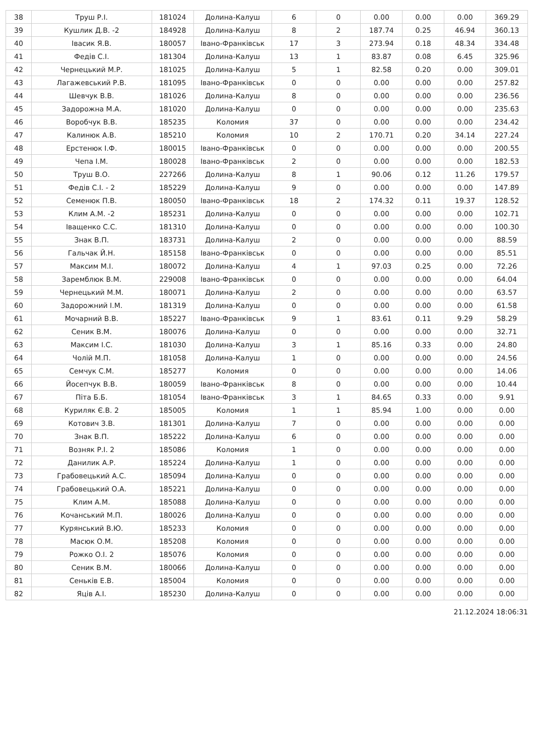| 38 | Труш Р.І. | 181024 | Долина-Калуш | 6 | 0 | 0.00 | 0.00 | 0.00 | 369.29 |
| 39 | Кушлик Д.В. -2 | 184928 | Долина-Калуш | 8 | 2 | 187.74 | 0.25 | 46.94 | 360.13 |
| 40 | Івасик Я.В. | 180057 | Івано-Франківськ | 17 | 3 | 273.94 | 0.18 | 48.34 | 334.48 |
| 41 | Федів С.І. | 181304 | Долина-Калуш | 13 | 1 | 83.87 | 0.08 | 6.45 | 325.96 |
| 42 | Чернецький М.Р. | 181025 | Долина-Калуш | 5 | 1 | 82.58 | 0.20 | 0.00 | 309.01 |
| 43 | Лагажевський Р.В. | 181095 | Івано-Франківськ | 0 | 0 | 0.00 | 0.00 | 0.00 | 257.82 |
| 44 | Шевчук В.В. | 181026 | Долина-Калуш | 8 | 0 | 0.00 | 0.00 | 0.00 | 236.56 |
| 45 | Задорожна М.А. | 181020 | Долина-Калуш | 0 | 0 | 0.00 | 0.00 | 0.00 | 235.63 |
| 46 | Воробчук В.В. | 185235 | Коломия | 37 | 0 | 0.00 | 0.00 | 0.00 | 234.42 |
| 47 | Калинюк А.В. | 185210 | Коломия | 10 | 2 | 170.71 | 0.20 | 34.14 | 227.24 |
| 48 | Ерстенюк І.Ф. | 180015 | Івано-Франківськ | 0 | 0 | 0.00 | 0.00 | 0.00 | 200.55 |
| 49 | Чепа І.М. | 180028 | Івано-Франківськ | 2 | 0 | 0.00 | 0.00 | 0.00 | 182.53 |
| 50 | Труш В.О. | 227266 | Долина-Калуш | 8 | 1 | 90.06 | 0.12 | 11.26 | 179.57 |
| 51 | Федів С.І. - 2 | 185229 | Долина-Калуш | 9 | 0 | 0.00 | 0.00 | 0.00 | 147.89 |
| 52 | Семенюк П.В. | 180050 | Івано-Франківськ | 18 | 2 | 174.32 | 0.11 | 19.37 | 128.52 |
| 53 | Клим А.М. -2 | 185231 | Долина-Калуш | 0 | 0 | 0.00 | 0.00 | 0.00 | 102.71 |
| 54 | Іващенко С.С. | 181310 | Долина-Калуш | 0 | 0 | 0.00 | 0.00 | 0.00 | 100.30 |
| 55 | Знак В.П. | 183731 | Долина-Калуш | 2 | 0 | 0.00 | 0.00 | 0.00 | 88.59 |
| 56 | Гальчак Й.Н. | 185158 | Івано-Франківськ | 0 | 0 | 0.00 | 0.00 | 0.00 | 85.51 |
| 57 | Максим М.І. | 180072 | Долина-Калуш | 4 | 1 | 97.03 | 0.25 | 0.00 | 72.26 |
| 58 | Заремблюк В.М. | 229008 | Івано-Франківськ | 0 | 0 | 0.00 | 0.00 | 0.00 | 64.04 |
| 59 | Чернецький М.М. | 180071 | Долина-Калуш | 2 | 0 | 0.00 | 0.00 | 0.00 | 63.57 |
| 60 | Задорожний І.М. | 181319 | Долина-Калуш | 0 | 0 | 0.00 | 0.00 | 0.00 | 61.58 |
| 61 | Мочарний В.В. | 185227 | Івано-Франківськ | 9 | 1 | 83.61 | 0.11 | 9.29 | 58.29 |
| 62 | Сеник В.М. | 180076 | Долина-Калуш | 0 | 0 | 0.00 | 0.00 | 0.00 | 32.71 |
| 63 | Максим І.С. | 181030 | Долина-Калуш | 3 | 1 | 85.16 | 0.33 | 0.00 | 24.80 |
| 64 | Чолій М.П. | 181058 | Долина-Калуш | 1 | 0 | 0.00 | 0.00 | 0.00 | 24.56 |
| 65 | Семчук С.М. | 185277 | Коломия | 0 | 0 | 0.00 | 0.00 | 0.00 | 14.06 |
| 66 | Йосепчук В.В. | 180059 | Івано-Франківськ | 8 | 0 | 0.00 | 0.00 | 0.00 | 10.44 |
| 67 | Піта Б.Б. | 181054 | Івано-Франківськ | 3 | 1 | 84.65 | 0.33 | 0.00 | 9.91 |
| 68 | Куриляк Є.В. 2 | 185005 | Коломия | 1 | 1 | 85.94 | 1.00 | 0.00 | 0.00 |
| 69 | Котович З.В. | 181301 | Долина-Калуш | 7 | 0 | 0.00 | 0.00 | 0.00 | 0.00 |
| 70 | Знак В.П. | 185222 | Долина-Калуш | 6 | 0 | 0.00 | 0.00 | 0.00 | 0.00 |
| 71 | Возняк Р.І. 2 | 185086 | Коломия | 1 | 0 | 0.00 | 0.00 | 0.00 | 0.00 |
| 72 | Данилик А.Р. | 185224 | Долина-Калуш | 1 | 0 | 0.00 | 0.00 | 0.00 | 0.00 |
| 73 | Грабовецький А.С. | 185094 | Долина-Калуш | 0 | 0 | 0.00 | 0.00 | 0.00 | 0.00 |
| 74 | Грабовецький О.А. | 185221 | Долина-Калуш | 0 | 0 | 0.00 | 0.00 | 0.00 | 0.00 |
| 75 | Клим А.М. | 185088 | Долина-Калуш | 0 | 0 | 0.00 | 0.00 | 0.00 | 0.00 |
| 76 | Кочанський М.П. | 180026 | Долина-Калуш | 0 | 0 | 0.00 | 0.00 | 0.00 | 0.00 |
| 77 | Курянський В.Ю. | 185233 | Коломия | 0 | 0 | 0.00 | 0.00 | 0.00 | 0.00 |
| 78 | Масюк О.М. | 185208 | Коломия | 0 | 0 | 0.00 | 0.00 | 0.00 | 0.00 |
| 79 | Рожко О.І. 2 | 185076 | Коломия | 0 | 0 | 0.00 | 0.00 | 0.00 | 0.00 |
| 80 | Сеник В.М. | 180066 | Долина-Калуш | 0 | 0 | 0.00 | 0.00 | 0.00 | 0.00 |
| 81 | Сеньків Е.В. | 185004 | Коломия | 0 | 0 | 0.00 | 0.00 | 0.00 | 0.00 |
| 82 | Яців А.І. | 185230 | Долина-Калуш | 0 | 0 | 0.00 | 0.00 | 0.00 | 0.00 |
21.12.2024 18:06:31